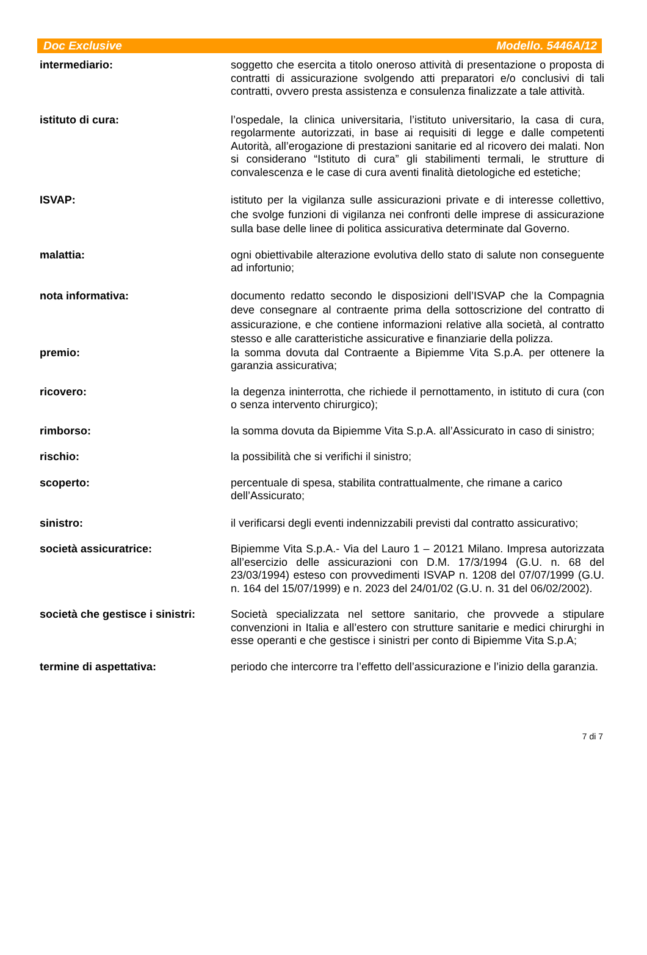Doc Exclusive Modello. 5446A/12
intermediario: soggetto che esercita a titolo oneroso attività di presentazione o proposta di contratti di assicurazione svolgendo atti preparatori e/o conclusivi di tali contratti, ovvero presta assistenza e consulenza finalizzate a tale attività.
istituto di cura: l’ospedale, la clinica universitaria, l’istituto universitario, la casa di cura, regolarmente autorizzati, in base ai requisiti di legge e dalle competenti Autorità, all’erogazione di prestazioni sanitarie ed al ricovero dei malati. Non si considerano “Istituto di cura” gli stabilimenti termali, le strutture di convalescenza e le case di cura aventi finalità dietologiche ed estetiche;
ISVAP: istituto per la vigilanza sulle assicurazioni private e di interesse collettivo, che svolge funzioni di vigilanza nei confronti delle imprese di assicurazione sulla base delle linee di politica assicurativa determinate dal Governo.
malattia: ogni obiettivabile alterazione evolutiva dello stato di salute non conseguente ad infortunio;
nota informativa: documento redatto secondo le disposizioni dell’ISVAP che la Compagnia deve consegnare al contraente prima della sottoscrizione del contratto di assicurazione, e che contiene informazioni relative alla società, al contratto stesso e alle caratteristiche assicurative e finanziarie della polizza.
premio: la somma dovuta dal Contraente a Bipiemme Vita S.p.A. per ottenere la garanzia assicurativa;
ricovero: la degenza ininterrotta, che richiede il pernottamento, in istituto di cura (con o senza intervento chirurgico);
rimborso: la somma dovuta da Bipiemme Vita S.p.A. all’Assicurato in caso di sinistro;
rischio: la possibilità che si verifichi il sinistro;
scoperto: percentuale di spesa, stabilita contrattualmente, che rimane a carico dell’Assicurato;
sinistro: il verificarsi degli eventi indennizzabili previsti dal contratto assicurativo;
società assicuratrice: Bipiemme Vita S.p.A.- Via del Lauro 1 – 20121 Milano. Impresa autorizzata all’esercizio delle assicurazioni con D.M. 17/3/1994 (G.U. n. 68 del 23/03/1994) esteso con provvedimenti ISVAP n. 1208 del 07/07/1999 (G.U. n. 164 del 15/07/1999) e n. 2023 del 24/01/02 (G.U. n. 31 del 06/02/2002).
società che gestisce i sinistri:
Società specializzata nel settore sanitario, che provvede a stipulare convenzioni in Italia e all’estero con strutture sanitarie e medici chirurghi in esse operanti e che gestisce i sinistri per conto di Bipiemme Vita S.p.A;
termine di aspettativa: periodo che intercorre tra l’effetto dell’assicurazione e l’inizio della garanzia.
7 di 7